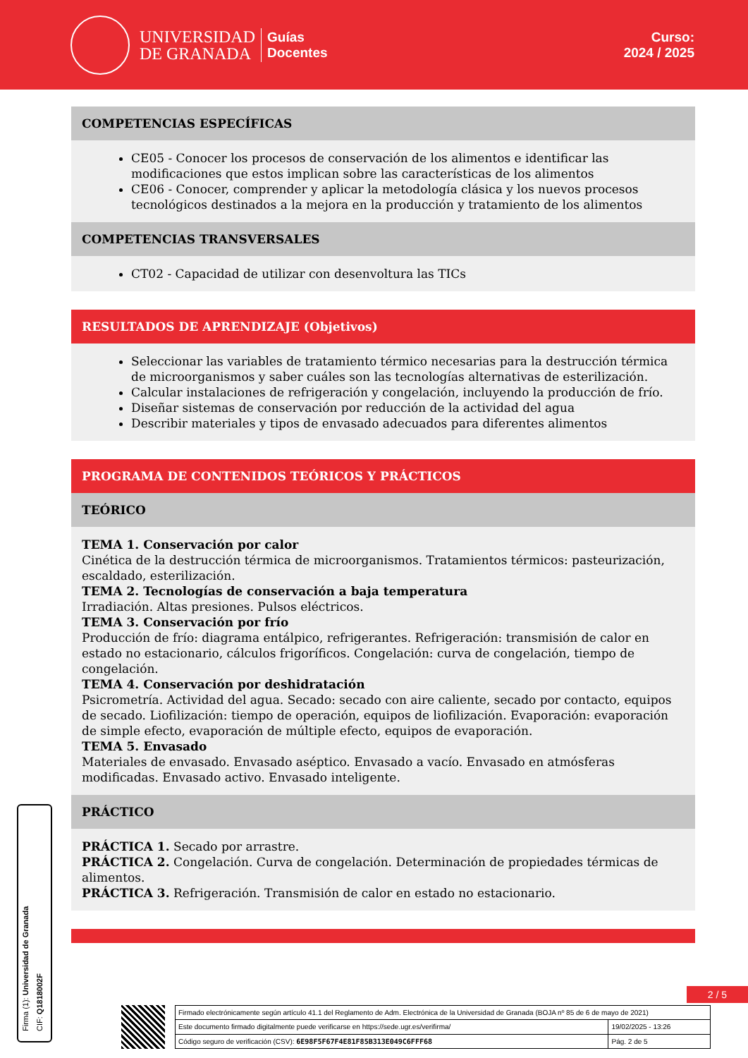UNIVERSIDAD
DE GRANADA
Guías
Docentes
Curso:
2024 / 2025
COMPETENCIAS ESPECÍFICAS
CE05 - Conocer los procesos de conservación de los alimentos e identificar las modificaciones que estos implican sobre las características de los alimentos
CE06 - Conocer, comprender y aplicar la metodología clásica y los nuevos procesos tecnológicos destinados a la mejora en la producción y tratamiento de los alimentos
COMPETENCIAS TRANSVERSALES
CT02 - Capacidad de utilizar con desenvoltura las TICs
RESULTADOS DE APRENDIZAJE (Objetivos)
Seleccionar las variables de tratamiento térmico necesarias para la destrucción térmica de microorganismos y saber cuáles son las tecnologías alternativas de esterilización.
Calcular instalaciones de refrigeración y congelación, incluyendo la producción de frío.
Diseñar sistemas de conservación por reducción de la actividad del agua
Describir materiales y tipos de envasado adecuados para diferentes alimentos
PROGRAMA DE CONTENIDOS TEÓRICOS Y PRÁCTICOS
TEÓRICO
TEMA 1. Conservación por calor
Cinética de la destrucción térmica de microorganismos. Tratamientos térmicos: pasteurización, escaldado, esterilización.
TEMA 2. Tecnologías de conservación a baja temperatura
Irradiación. Altas presiones. Pulsos eléctricos.
TEMA 3. Conservación por frío
Producción de frío: diagrama entálpico, refrigerantes. Refrigeración: transmisión de calor en estado no estacionario, cálculos frigoríficos. Congelación: curva de congelación, tiempo de congelación.
TEMA 4. Conservación por deshidratación
Psicrometría. Actividad del agua. Secado: secado con aire caliente, secado por contacto, equipos de secado. Liofilización: tiempo de operación, equipos de liofilización. Evaporación: evaporación de simple efecto, evaporación de múltiple efecto, equipos de evaporación.
TEMA 5. Envasado
Materiales de envasado. Envasado aséptico. Envasado a vacío. Envasado en atmósferas modificadas. Envasado activo. Envasado inteligente.
PRÁCTICO
PRÁCTICA 1. Secado por arrastre.
PRÁCTICA 2. Congelación. Curva de congelación. Determinación de propiedades térmicas de alimentos.
PRÁCTICA 3. Refrigeración. Transmisión de calor en estado no estacionario.
Firma (1): Universidad de Granada
CIF: Q1818002F
2 / 5
| Firmado electrónicamente según artículo 41.1 del Reglamento de Adm. Electrónica de la Universidad de Granada (BOJA nº 85 de 6 de mayo de 2021) | |
| Este documento firmado digitalmente puede verificarse en https://sede.ugr.es/verifirma/ | 19/02/2025 - 13:26 |
| Código seguro de verificación (CSV): 6E98F5F67F4E81F85B313E049C6FFF68 | Pág. 2 de 5 |